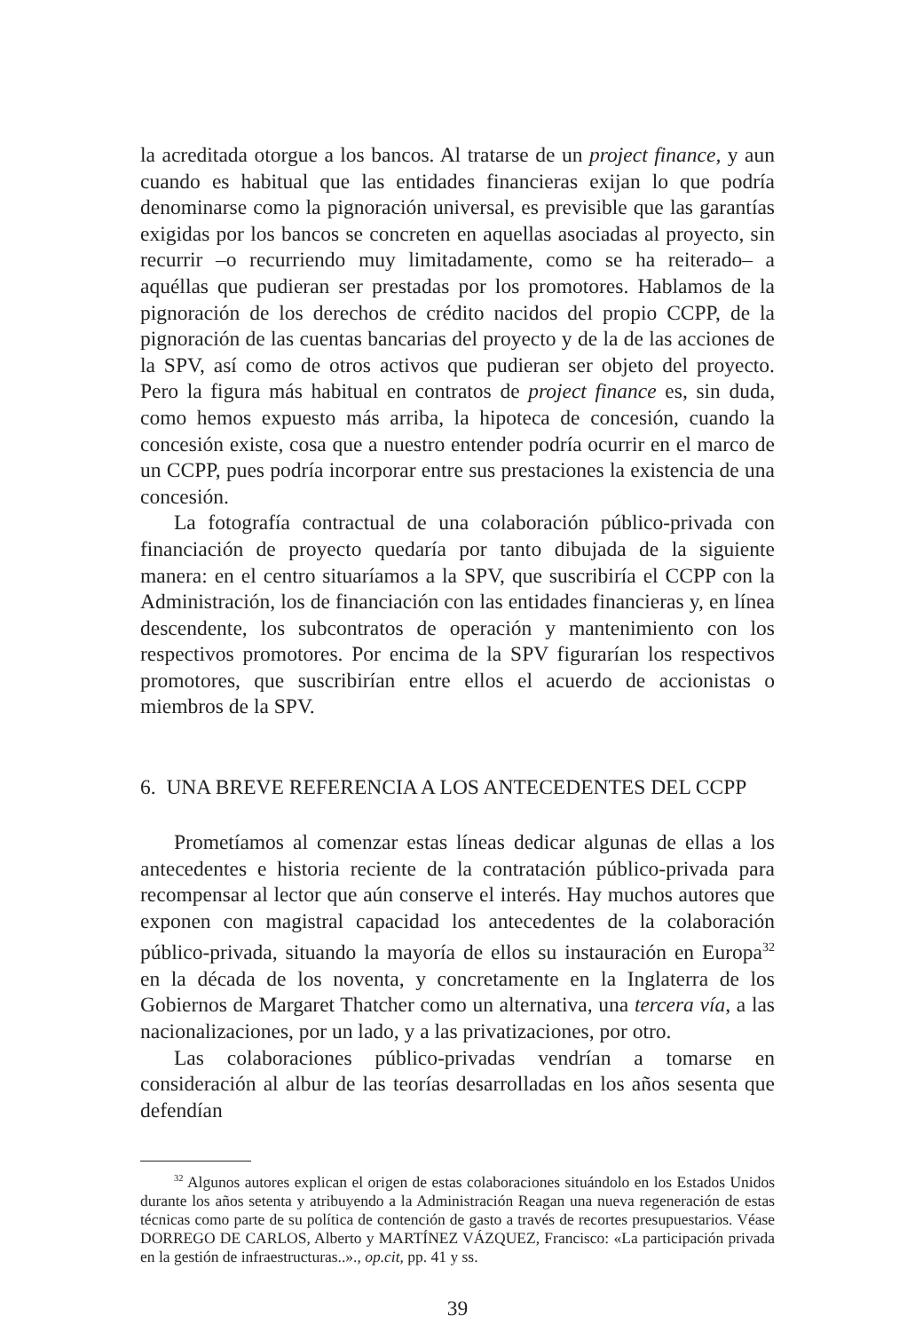la acreditada otorgue a los bancos. Al tratarse de un project finance, y aun cuando es habitual que las entidades financieras exijan lo que podría denominarse como la pignoración universal, es previsible que las garantías exigidas por los bancos se concreten en aquellas asociadas al proyecto, sin recurrir –o recurriendo muy limitadamente, como se ha reiterado– a aquéllas que pudieran ser prestadas por los promotores. Hablamos de la pignoración de los derechos de crédito nacidos del propio CCPP, de la pignoración de las cuentas bancarias del proyecto y de la de las acciones de la SPV, así como de otros activos que pudieran ser objeto del proyecto. Pero la figura más habitual en contratos de project finance es, sin duda, como hemos expuesto más arriba, la hipoteca de concesión, cuando la concesión existe, cosa que a nuestro entender podría ocurrir en el marco de un CCPP, pues podría incorporar entre sus prestaciones la existencia de una concesión.
La fotografía contractual de una colaboración público-privada con financiación de proyecto quedaría por tanto dibujada de la siguiente manera: en el centro situaríamos a la SPV, que suscribiría el CCPP con la Administración, los de financiación con las entidades financieras y, en línea descendente, los subcontratos de operación y mantenimiento con los respectivos promotores. Por encima de la SPV figurarían los respectivos promotores, que suscribirían entre ellos el acuerdo de accionistas o miembros de la SPV.
6. UNA BREVE REFERENCIA A LOS ANTECEDENTES DEL CCPP
Prometíamos al comenzar estas líneas dedicar algunas de ellas a los antecedentes e historia reciente de la contratación público-privada para recompensar al lector que aún conserve el interés. Hay muchos autores que exponen con magistral capacidad los antecedentes de la colaboración público-privada, situando la mayoría de ellos su instauración en Europa<sup>32</sup> en la década de los noventa, y concretamente en la Inglaterra de los Gobiernos de Margaret Thatcher como un alternativa, una tercera vía, a las nacionalizaciones, por un lado, y a las privatizaciones, por otro.
Las colaboraciones público-privadas vendrían a tomarse en consideración al albur de las teorías desarrolladas en los años sesenta que defendían
<sup>32</sup> Algunos autores explican el origen de estas colaboraciones situándolo en los Estados Unidos durante los años setenta y atribuyendo a la Administración Reagan una nueva regeneración de estas técnicas como parte de su política de contención de gasto a través de recortes presupuestarios. Véase DORREGO DE CARLOS, Alberto y MARTÍNEZ VÁZQUEZ, Francisco: «La participación privada en la gestión de infraestructuras..»., op.cit, pp. 41 y ss.
39